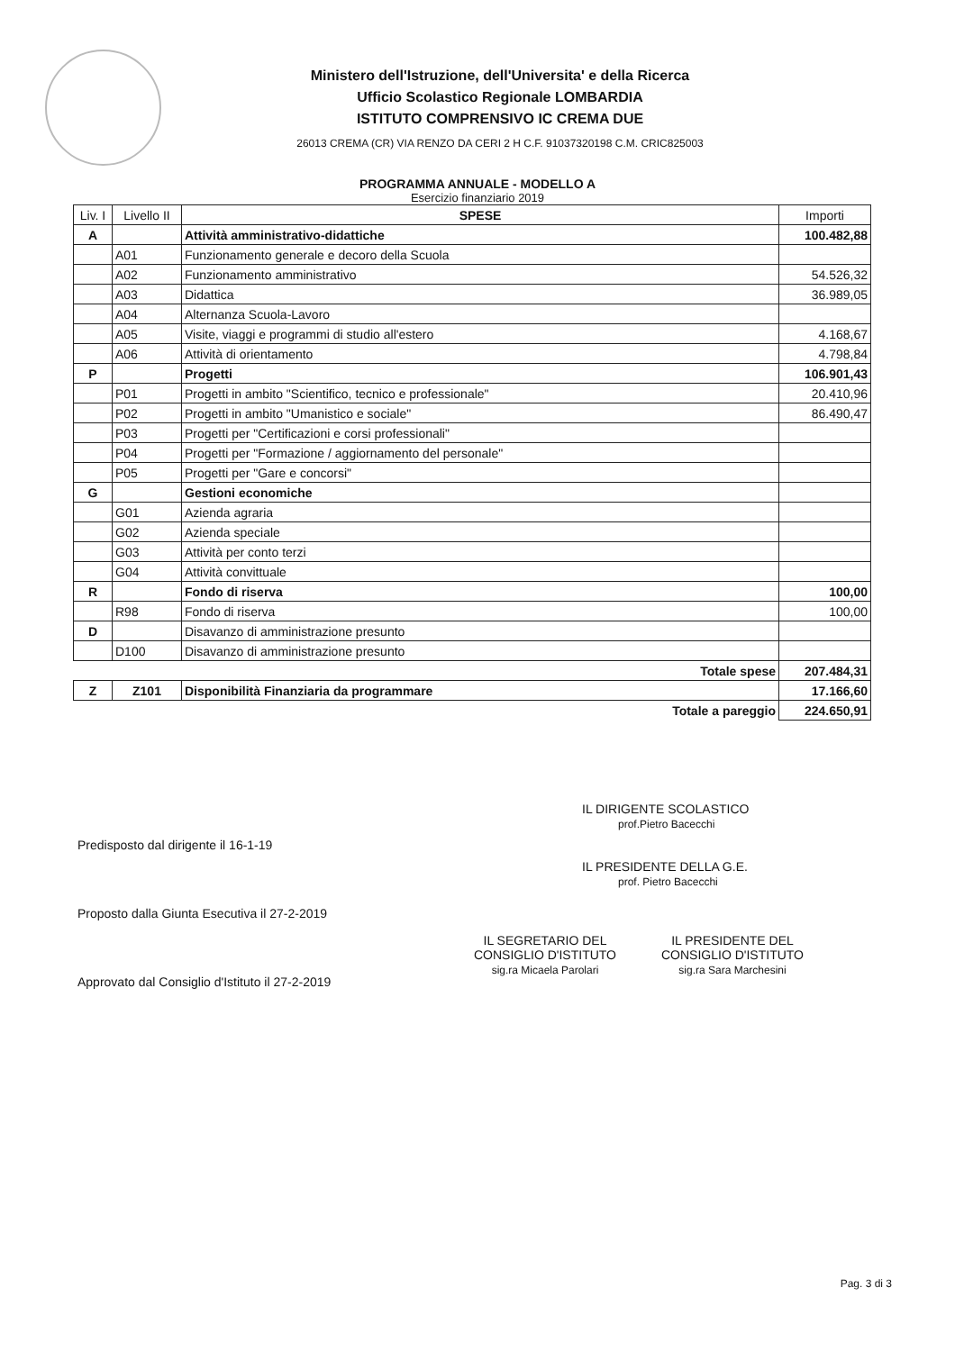Ministero dell'Istruzione, dell'Universita' e della Ricerca
Ufficio Scolastico Regionale LOMBARDIA
ISTITUTO COMPRENSIVO IC CREMA DUE
26013 CREMA (CR) VIA RENZO DA CERI 2 H C.F. 91037320198 C.M. CRIC825003
PROGRAMMA ANNUALE - MODELLO A
Esercizio finanziario 2019
| Liv. I | Livello II | SPESE | Importi |
| --- | --- | --- | --- |
| A | | Attività amministrativo-didattiche | 100.482,88 |
| | A01 | Funzionamento generale e decoro della Scuola | |
| | A02 | Funzionamento amministrativo | 54.526,32 |
| | A03 | Didattica | 36.989,05 |
| | A04 | Alternanza Scuola-Lavoro | |
| | A05 | Visite, viaggi e programmi di studio all'estero | 4.168,67 |
| | A06 | Attività di orientamento | 4.798,84 |
| P | | Progetti | 106.901,43 |
| | P01 | Progetti in ambito "Scientifico, tecnico e professionale" | 20.410,96 |
| | P02 | Progetti in ambito "Umanistico e sociale" | 86.490,47 |
| | P03 | Progetti per "Certificazioni e corsi professionali" | |
| | P04 | Progetti per "Formazione / aggiornamento del personale" | |
| | P05 | Progetti per "Gare e concorsi" | |
| G | | Gestioni economiche | |
| | G01 | Azienda agraria | |
| | G02 | Azienda speciale | |
| | G03 | Attività per conto terzi | |
| | G04 | Attività convittuale | |
| R | | Fondo di riserva | 100,00 |
| | R98 | Fondo di riserva | 100,00 |
| D | | Disavanzo di amministrazione presunto | |
| | D100 | Disavanzo di amministrazione presunto | |
| Totale spese | | | 207.484,31 |
| Z | Z101 | Disponibilità Finanziaria da programmare | 17.166,60 |
| Totale a pareggio | | | 224.650,91 |
Predisposto dal dirigente il 16-1-19
Proposto dalla Giunta Esecutiva il 27-2-2019
Approvato dal Consiglio d'Istituto il 27-2-2019
IL DIRIGENTE SCOLASTICO
prof.Pietro Bacecchi
IL PRESIDENTE DELLA G.E.
prof. Pietro Bacecchi
IL SEGRETARIO DEL
CONSIGLIO D'ISTITUTO
sig.ra Micaela Parolari
IL PRESIDENTE DEL
CONSIGLIO D'ISTITUTO
sig.ra Sara Marchesini
Pag. 3 di 3